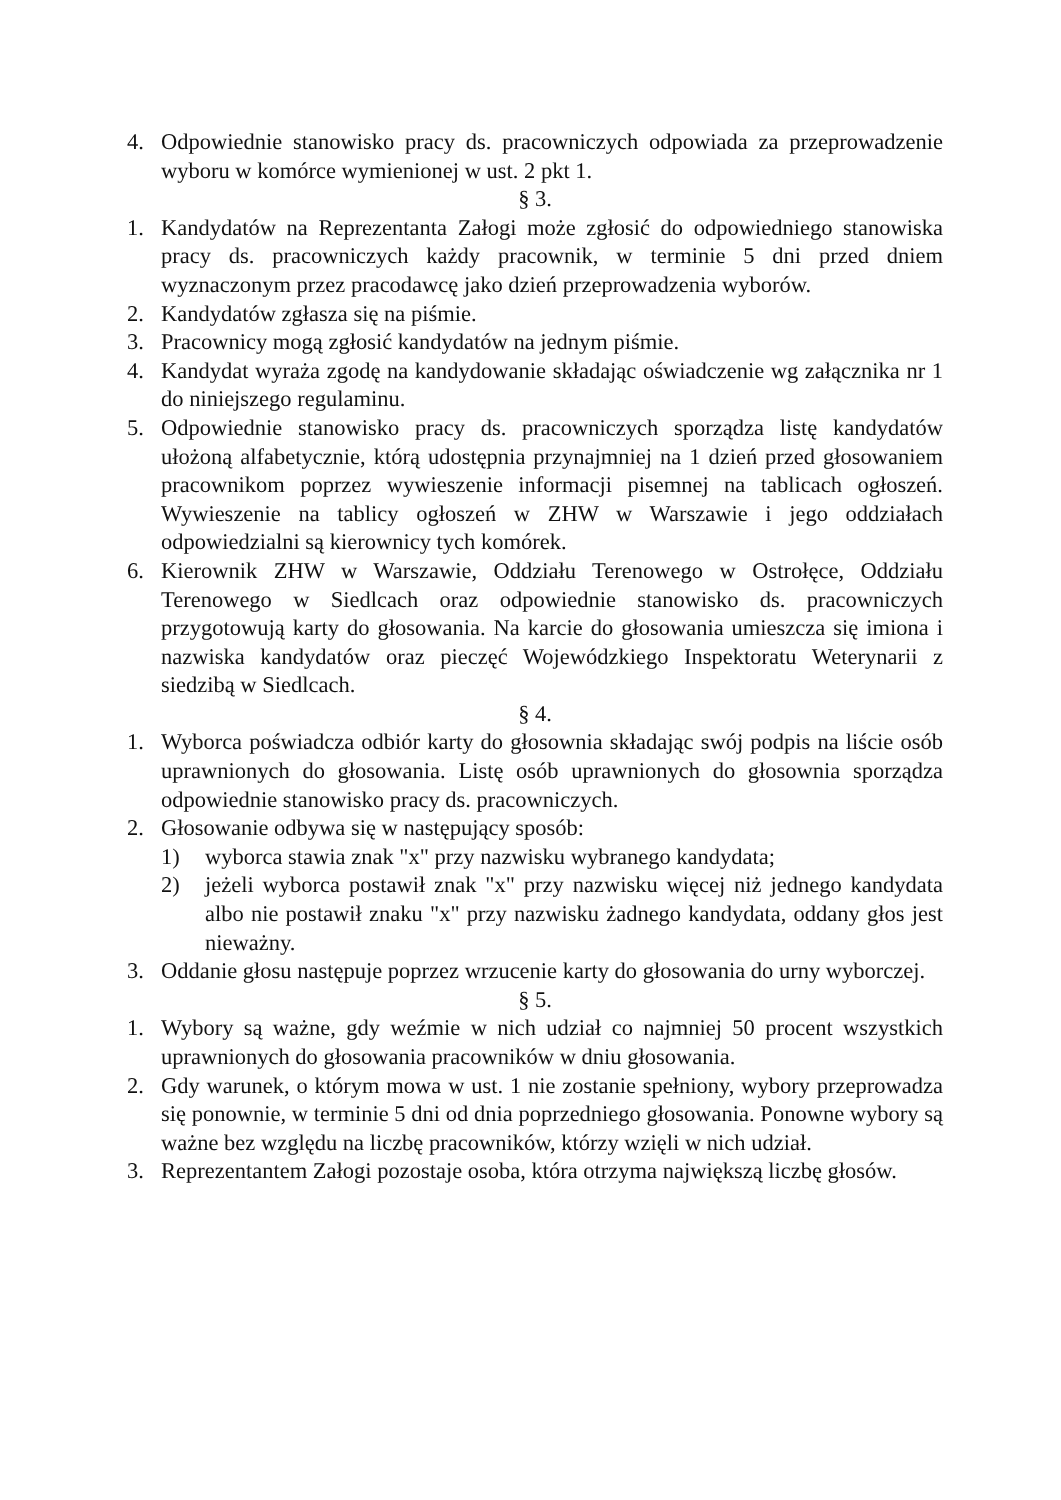4. Odpowiednie stanowisko pracy ds. pracowniczych odpowiada za przeprowadzenie wyboru w komórce wymienionej w ust. 2 pkt 1.
§ 3.
1. Kandydatów na Reprezentanta Załogi może zgłosić do odpowiedniego stanowiska pracy ds. pracowniczych każdy pracownik, w terminie 5 dni przed dniem wyznaczonym przez pracodawcę jako dzień przeprowadzenia wyborów.
2. Kandydatów zgłasza się na piśmie.
3. Pracownicy mogą zgłosić kandydatów na jednym piśmie.
4. Kandydat wyraża zgodę na kandydowanie składając oświadczenie wg załącznika nr 1 do niniejszego regulaminu.
5. Odpowiednie stanowisko pracy ds. pracowniczych sporządza listę kandydatów ułożoną alfabetycznie, którą udostępnia przynajmniej na 1 dzień przed głosowaniem pracownikom poprzez wywieszenie informacji pisemnej na tablicach ogłoszeń. Wywieszenie na tablicy ogłoszeń w ZHW w Warszawie i jego oddziałach odpowiedzialni są kierownicy tych komórek.
6. Kierownik ZHW w Warszawie, Oddziału Terenowego w Ostrołęce, Oddziału Terenowego w Siedlcach oraz odpowiednie stanowisko ds. pracowniczych przygotowują karty do głosowania. Na karcie do głosowania umieszcza się imiona i nazwiska kandydatów oraz pieczęć Wojewódzkiego Inspektoratu Weterynarii z siedzibą w Siedlcach.
§ 4.
1. Wyborca poświadcza odbiór karty do głosownia składając swój podpis na liście osób uprawnionych do głosowania. Listę osób uprawnionych do głosownia sporządza odpowiednie stanowisko pracy ds. pracowniczych.
2. Głosowanie odbywa się w następujący sposób:
1) wyborca stawia znak "x" przy nazwisku wybranego kandydata;
2) jeżeli wyborca postawił znak "x" przy nazwisku więcej niż jednego kandydata albo nie postawił znaku "x" przy nazwisku żadnego kandydata, oddany głos jest nieważny.
3. Oddanie głosu następuje poprzez wrzucenie karty do głosowania do urny wyborczej.
§ 5.
1. Wybory są ważne, gdy weźmie w nich udział co najmniej 50 procent wszystkich uprawnionych do głosowania pracowników w dniu głosowania.
2. Gdy warunek, o którym mowa w ust. 1 nie zostanie spełniony, wybory przeprowadza się ponownie, w terminie 5 dni od dnia poprzedniego głosowania. Ponowne wybory są ważne bez względu na liczbę pracowników, którzy wzięli w nich udział.
3. Reprezentantem Załogi pozostaje osoba, która otrzyma największą liczbę głosów.